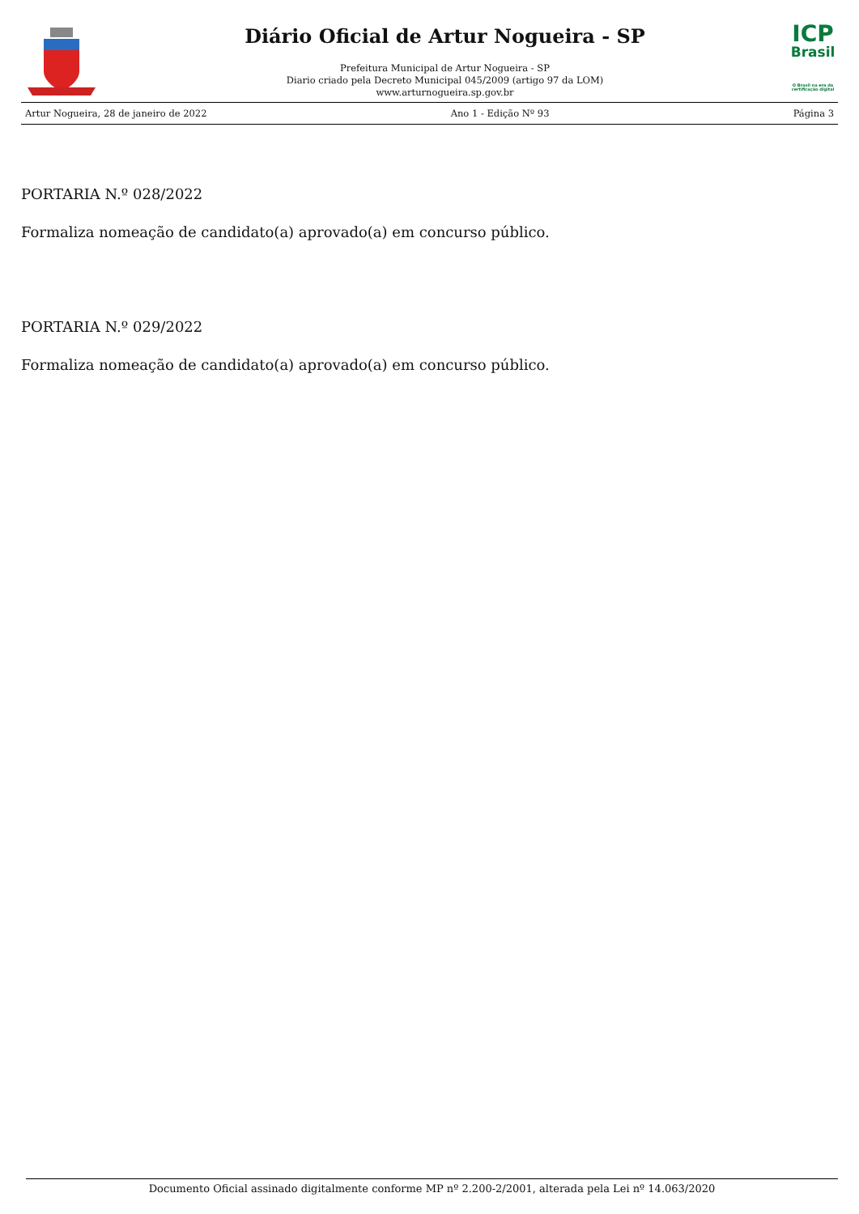Diário Oficial de Artur Nogueira - SP
Prefeitura Municipal de Artur Nogueira - SP
Diario criado pela Decreto Municipal 045/2009 (artigo 97 da LOM)
www.arturnogueira.sp.gov.br
ICP
Brasil
O Brasil na era da certificação digital
Artur Nogueira, 28 de janeiro de 2022 Ano 1 - Edição Nº 93 Página 3
PORTARIA N.º 028/2022
Formaliza nomeação de candidato(a) aprovado(a) em concurso público.
PORTARIA N.º 029/2022
Formaliza nomeação de candidato(a) aprovado(a) em concurso público.
Documento Oficial assinado digitalmente conforme MP nº 2.200-2/2001, alterada pela Lei nº 14.063/2020